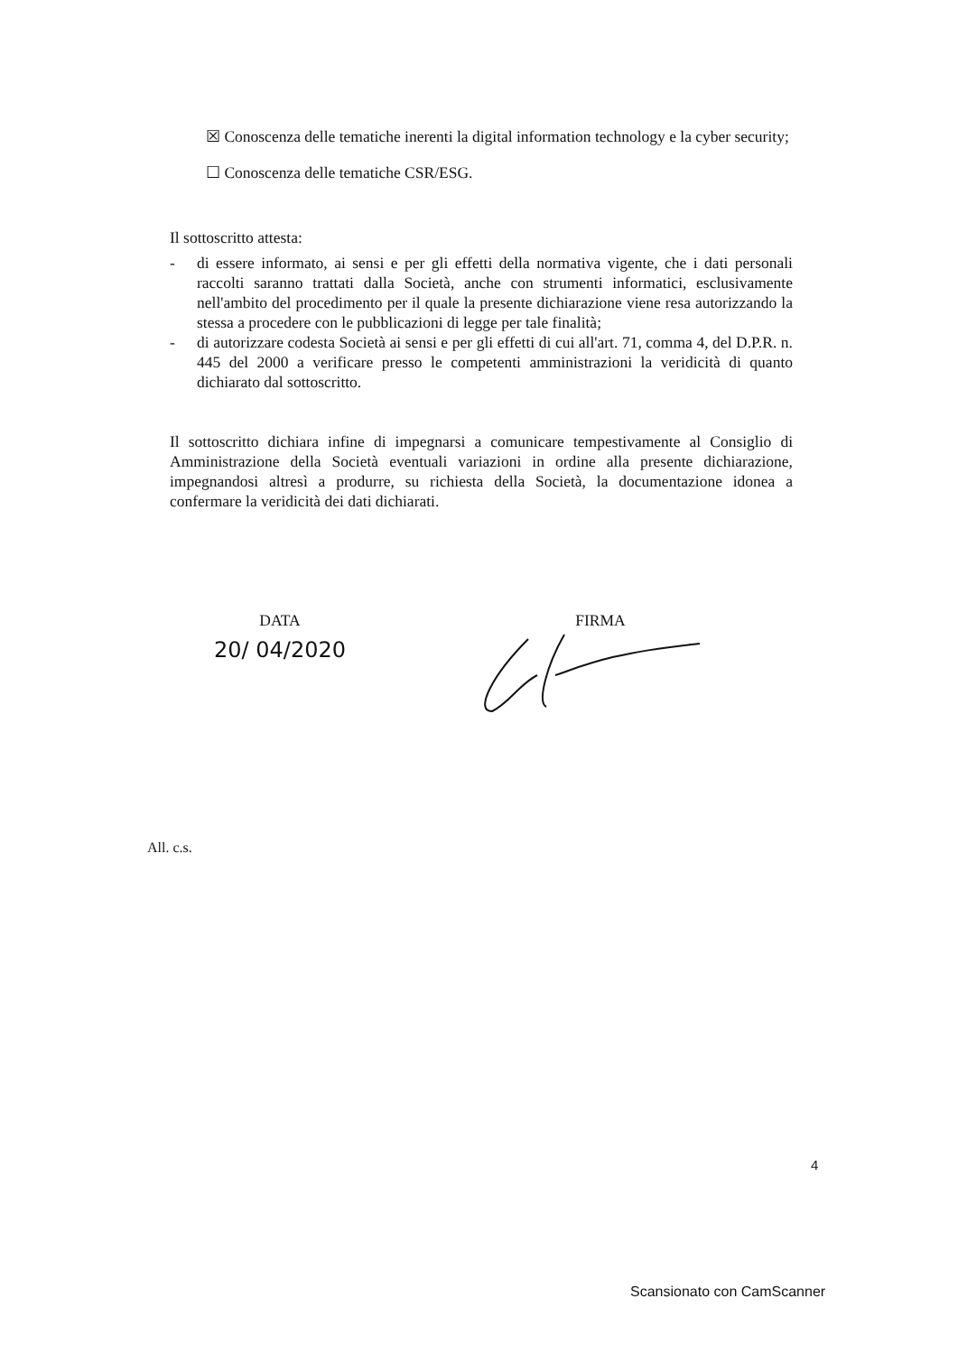☒ Conoscenza delle tematiche inerenti la digital information technology e la cyber security;
☐ Conoscenza delle tematiche CSR/ESG.
Il sottoscritto attesta:
- di essere informato, ai sensi e per gli effetti della normativa vigente, che i dati personali raccolti saranno trattati dalla Società, anche con strumenti informatici, esclusivamente nell'ambito del procedimento per il quale la presente dichiarazione viene resa autorizzando la stessa a procedere con le pubblicazioni di legge per tale finalità;
- di autorizzare codesta Società ai sensi e per gli effetti di cui all'art. 71, comma 4, del D.P.R. n. 445 del 2000 a verificare presso le competenti amministrazioni la veridicità di quanto dichiarato dal sottoscritto.
Il sottoscritto dichiara infine di impegnarsi a comunicare tempestivamente al Consiglio di Amministrazione della Società eventuali variazioni in ordine alla presente dichiarazione, impegnandosi altresì a produrre, su richiesta della Società, la documentazione idonea a confermare la veridicità dei dati dichiarati.
DATA
20/ 04/2020
FIRMA
All. c.s.
4
Scansionato con CamScanner